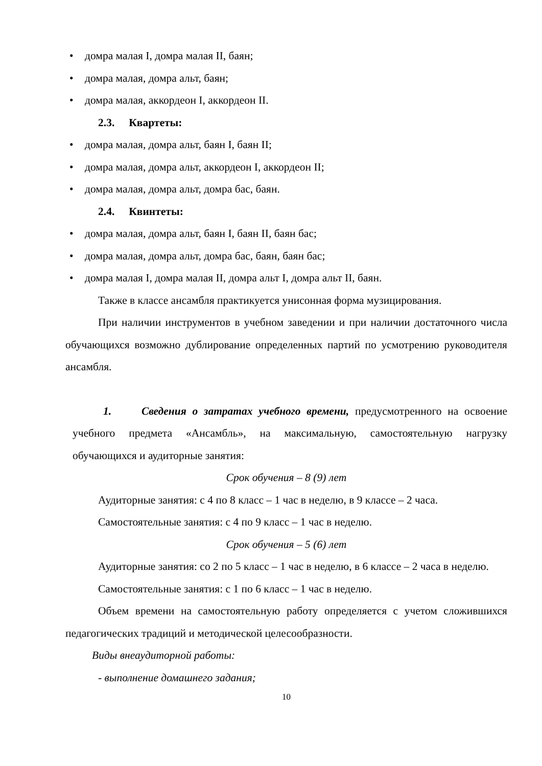• домра малая I, домра малая II, баян;
• домра малая, домра альт, баян;
• домра малая, аккордеон I, аккордеон II.
2.3. Квартеты:
• домра малая, домра альт, баян I, баян II;
• домра малая, домра альт, аккордеон I, аккордеон II;
• домра малая, домра альт, домра бас, баян.
2.4. Квинтеты:
• домра малая, домра альт, баян I, баян II, баян бас;
• домра малая, домра альт, домра бас, баян, баян бас;
• домра малая I, домра малая II, домра альт I, домра альт II, баян.
Также в классе ансамбля практикуется унисонная форма музицирования.
При наличии инструментов в учебном заведении и при наличии достаточного числа обучающихся возможно дублирование определенных партий по усмотрению руководителя ансамбля.
1. Сведения о затратах учебного времени, предусмотренного на освоение учебного предмета «Ансамбль», на максимальную, самостоятельную нагрузку обучающихся и аудиторные занятия:
Срок обучения – 8 (9) лет
Аудиторные занятия: с 4 по 8 класс – 1 час в неделю, в 9 классе – 2 часа.
Самостоятельные занятия: с 4 по 9 класс – 1 час в неделю.
Срок обучения – 5 (6) лет
Аудиторные занятия: со 2 по 5 класс – 1 час в неделю, в 6 классе – 2 часа в неделю.
Самостоятельные занятия: с 1 по 6 класс – 1 час в неделю.
Объем времени на самостоятельную работу определяется с учетом сложившихся педагогических традиций и методической целесообразности.
Виды внеаудиторной работы:
- выполнение домашнего задания;
10